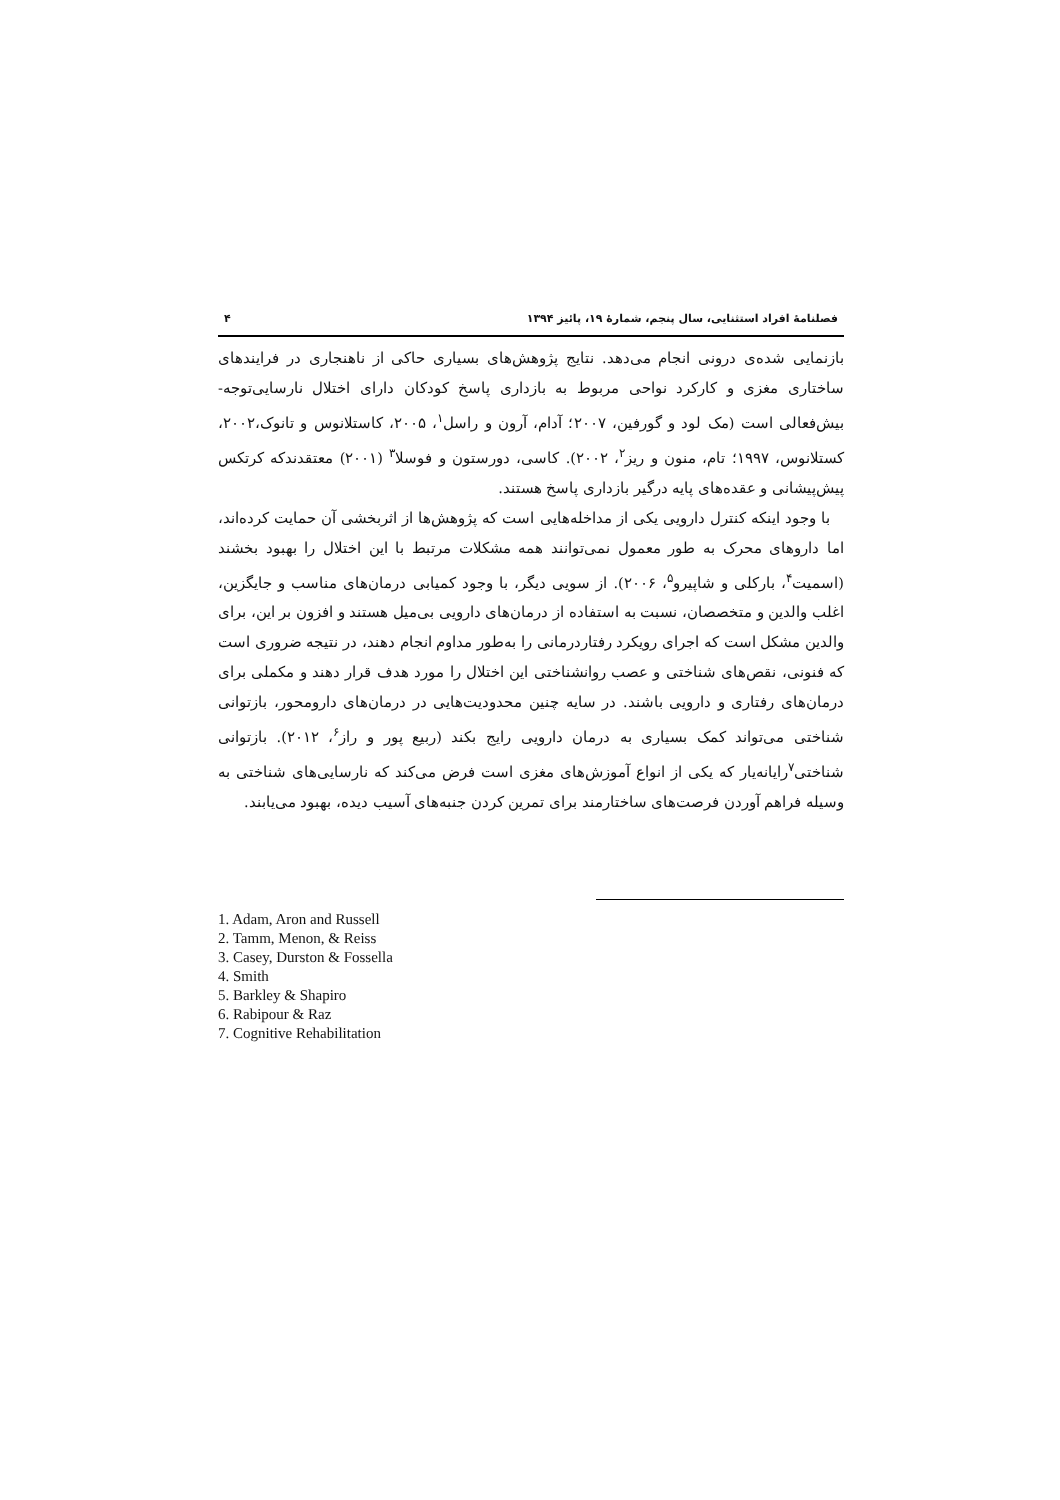فصلنامهٔ افراد استثنایی، سال پنجم، شمارهٔ ۱۹، پائیز ۱۳۹۴ ۴
بازنمایی شده‌ی درونی انجام می‌دهد. نتایج پژوهش‌های بسیاری حاکی از ناهنجاری در فرایندهای ساختاری مغزی و کارکرد نواحی مربوط به بازداری پاسخ کودکان دارای اختلال نارسایی‌توجه-بیش‌فعالی است (مک لود و گورفین، ۲۰۰۷؛ آدام، آرون و راسل<sup>۱</sup>، ۲۰۰۵، کاستلانوس و تانوک،۲۰۰۲، کستلانوس، ۱۹۹۷؛ تام، منون و ریز<sup>۲</sup>، ۲۰۰۲). کاسی، دورستون و فوسلا<sup>۳</sup> (۲۰۰۱) معتقدندکه کرتکس پیش‌پیشانی و عقده‌های پایه درگیر بازداری پاسخ هستند.
با وجود اینکه کنترل دارویی یکی از مداخله‌هایی است که پژوهش‌ها از اثربخشی آن حمایت کرده‌اند، اما داروهای محرک به طور معمول نمی‌توانند همه مشکلات مرتبط با این اختلال را بهبود بخشند (اسمیت<sup>۴</sup>، بارکلی و شاپیرو<sup>۵</sup>، ۲۰۰۶). از سویی دیگر، با وجود کمیابی درمان‌های مناسب و جایگزین، اغلب والدین و متخصصان، نسبت به استفاده از درمان‌های دارویی بی‌میل هستند و افزون بر این، برای والدین مشکل است که اجرای رویکرد رفتاردرمانی را به‌طور مداوم انجام دهند، در نتیجه ضروری است که فنونی، نقص‌های شناختی و عصب روانشناختی این اختلال را مورد هدف قرار دهند و مکملی برای درمان‌های رفتاری و دارویی باشند. در سایه چنین محدودیت‌هایی در درمان‌های دارومحور، بازتوانی شناختی می‌تواند کمک بسیاری به درمان دارویی رایج بکند (ربیع پور و راز<sup>۶</sup>، ۲۰۱۲). بازتوانی شناختی<sup>۷</sup>رایانه‌یار که یکی از انواع آموزش‌های مغزی است فرض می‌کند که نارسایی‌های شناختی به وسیله فراهم آوردن فرصت‌های ساختارمند برای تمرین کردن جنبه‌های آسیب دیده، بهبود می‌یابند.
1. Adam, Aron and Russell
2. Tamm, Menon, & Reiss
3. Casey, Durston & Fossella
4. Smith
5. Barkley & Shapiro
6. Rabipour & Raz
7. Cognitive Rehabilitation